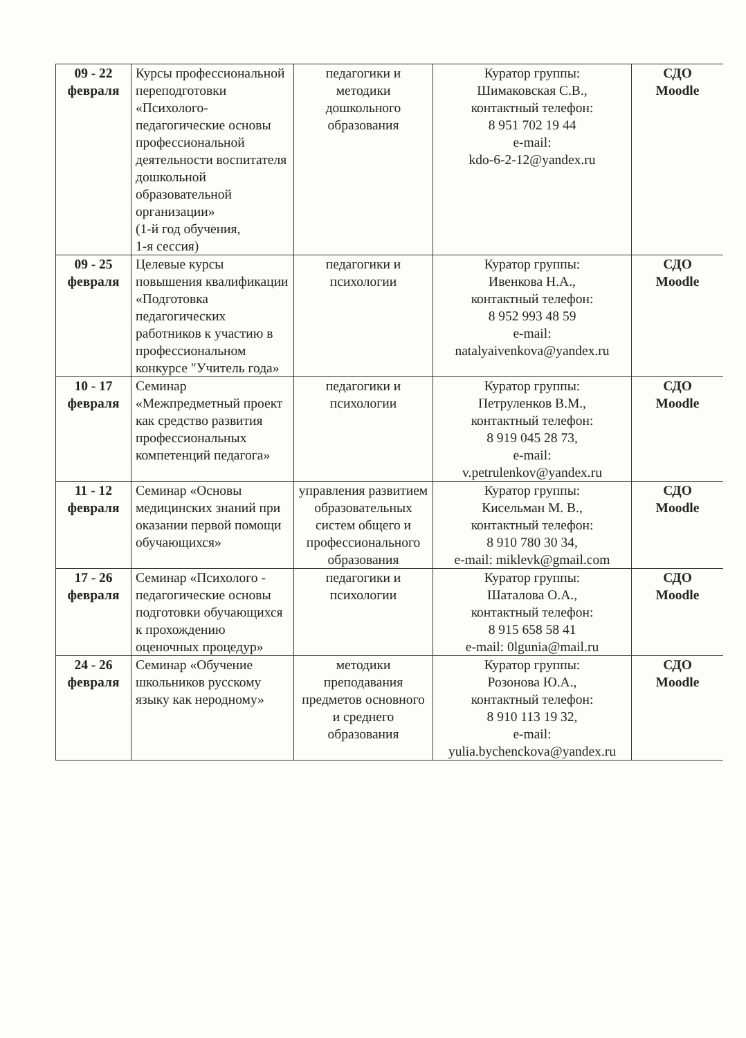| 09 - 22 февраля | Курсы профессиональной переподготовки «Психолого-педагогические основы профессиональной деятельности воспитателя дошкольной образовательной организации» (1-й год обучения, 1-я сессия) | педагогики и методики дошкольного образования | Куратор группы: Шимаковская С.В., контактный телефон: 8 951 702 19 44 e-mail: kdo-6-2-12@yandex.ru | СДО Moodle |
| 09 - 25 февраля | Целевые курсы повышения квалификации «Подготовка педагогических работников к участию в профессиональном конкурсе "Учитель года» | педагогики и психологии | Куратор группы: Ивенкова Н.А., контактный телефон: 8 952 993 48 59 e-mail: natalyaivenkova@yandex.ru | СДО Moodle |
| 10 - 17 февраля | Семинар «Межпредметный проект как средство развития профессиональных компетенций педагога» | педагогики и психологии | Куратор группы: Петруленков В.М., контактный телефон: 8 919 045 28 73, e-mail: v.petrulenkov@yandex.ru | СДО Moodle |
| 11 - 12 февраля | Семинар «Основы медицинских знаний при оказании первой помощи обучающихся» | управления развитием образовательных систем общего и профессионального образования | Куратор группы: Кисельман М. В., контактный телефон: 8 910 780 30 34, e-mail: miklevk@gmail.com | СДО Moodle |
| 17 - 26 февраля | Семинар «Психолого - педагогические основы подготовки обучающихся к прохождению оценочных процедур» | педагогики и психологии | Куратор группы: Шаталова О.А., контактный телефон: 8 915 658 58 41 e-mail: 0lgunia@mail.ru | СДО Moodle |
| 24 - 26 февраля | Семинар «Обучение школьников русскому языку как неродному» | методики преподавания предметов основного и среднего образования | Куратор группы: Розонова Ю.А., контактный телефон: 8 910 113 19 32, e-mail: yulia.bychenckova@yandex.ru | СДО Moodle |